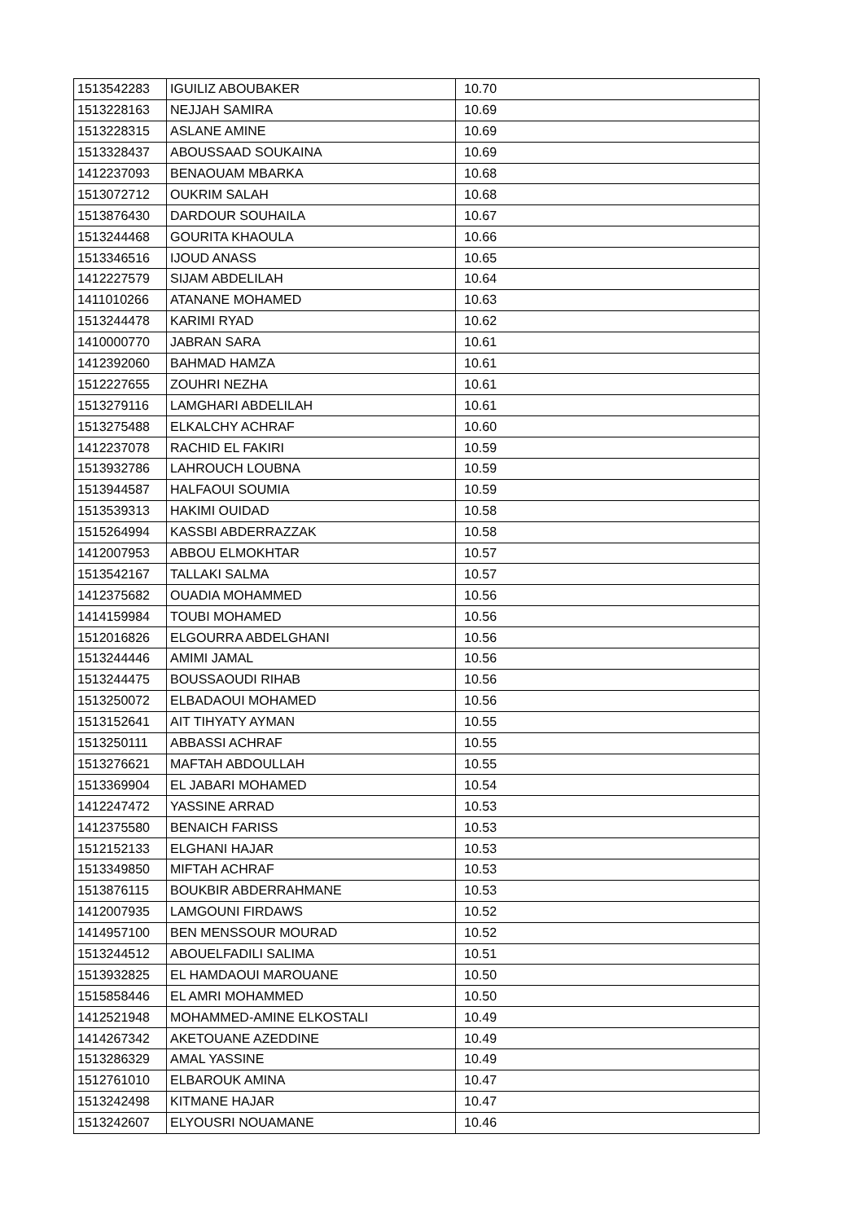| 1513542283 | IGUILIZ ABOUBAKER | 10.70 |
| 1513228163 | NEJJAH SAMIRA | 10.69 |
| 1513228315 | ASLANE AMINE | 10.69 |
| 1513328437 | ABOUSSAAD SOUKAINA | 10.69 |
| 1412237093 | BENAOUAM MBARKA | 10.68 |
| 1513072712 | OUKRIM SALAH | 10.68 |
| 1513876430 | DARDOUR SOUHAILA | 10.67 |
| 1513244468 | GOURITA KHAOULA | 10.66 |
| 1513346516 | IJOUD ANASS | 10.65 |
| 1412227579 | SIJAM ABDELILAH | 10.64 |
| 1411010266 | ATANANE MOHAMED | 10.63 |
| 1513244478 | KARIMI RYAD | 10.62 |
| 1410000770 | JABRAN SARA | 10.61 |
| 1412392060 | BAHMAD HAMZA | 10.61 |
| 1512227655 | ZOUHRI NEZHA | 10.61 |
| 1513279116 | LAMGHARI ABDELILAH | 10.61 |
| 1513275488 | ELKALCHY ACHRAF | 10.60 |
| 1412237078 | RACHID EL FAKIRI | 10.59 |
| 1513932786 | LAHROUCH LOUBNA | 10.59 |
| 1513944587 | HALFAOUI SOUMIA | 10.59 |
| 1513539313 | HAKIMI OUIDAD | 10.58 |
| 1515264994 | KASSBI ABDERRAZZAK | 10.58 |
| 1412007953 | ABBOU ELMOKHTAR | 10.57 |
| 1513542167 | TALLAKI SALMA | 10.57 |
| 1412375682 | OUADIA MOHAMMED | 10.56 |
| 1414159984 | TOUBI MOHAMED | 10.56 |
| 1512016826 | ELGOURRA ABDELGHANI | 10.56 |
| 1513244446 | AMIMI JAMAL | 10.56 |
| 1513244475 | BOUSSAOUDI RIHAB | 10.56 |
| 1513250072 | ELBADAOUI MOHAMED | 10.56 |
| 1513152641 | AIT TIHYATY AYMAN | 10.55 |
| 1513250111 | ABBASSI ACHRAF | 10.55 |
| 1513276621 | MAFTAH ABDOULLAH | 10.55 |
| 1513369904 | EL JABARI MOHAMED | 10.54 |
| 1412247472 | YASSINE ARRAD | 10.53 |
| 1412375580 | BENAICH FARISS | 10.53 |
| 1512152133 | ELGHANI HAJAR | 10.53 |
| 1513349850 | MIFTAH ACHRAF | 10.53 |
| 1513876115 | BOUKBIR ABDERRAHMANE | 10.53 |
| 1412007935 | LAMGOUNI FIRDAWS | 10.52 |
| 1414957100 | BEN MENSSOUR MOURAD | 10.52 |
| 1513244512 | ABOUELFADILI SALIMA | 10.51 |
| 1513932825 | EL HAMDAOUI MAROUANE | 10.50 |
| 1515858446 | EL AMRI MOHAMMED | 10.50 |
| 1412521948 | MOHAMMED-AMINE ELKOSTALI | 10.49 |
| 1414267342 | AKETOUANE AZEDDINE | 10.49 |
| 1513286329 | AMAL YASSINE | 10.49 |
| 1512761010 | ELBAROUK AMINA | 10.47 |
| 1513242498 | KITMANE HAJAR | 10.47 |
| 1513242607 | ELYOUSRI NOUAMANE | 10.46 |